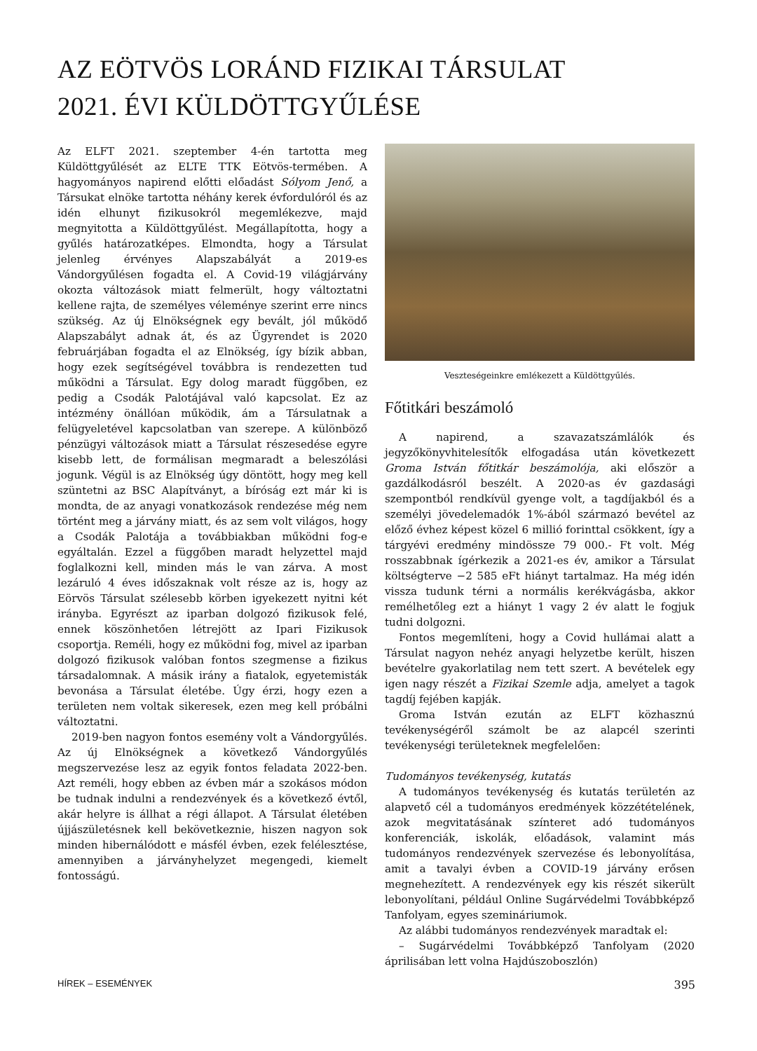AZ EÖTVÖS LORÁND FIZIKAI TÁRSULAT
2021. ÉVI KÜLDÖTTGYŰLÉSE
Az ELFT 2021. szeptember 4-én tartotta meg Küldöttgyűlését az ELTE TTK Eötvös-termében. A hagyományos napirend előtti előadást Sólyom Jenő, a Társukat elnöke tartotta néhány kerek évfordulóról és az idén elhunyt fizikusokról megemlékezve, majd megnyitotta a Küldöttgyűlést. Megállapította, hogy a gyűlés határozatképes. Elmondta, hogy a Társulat jelenleg érvényes Alapszabályát a 2019-es Vándorgyűlésen fogadta el. A Covid-19 világjárvány okozta változások miatt felmerült, hogy változtatni kellene rajta, de személyes véleménye szerint erre nincs szükség. Az új Elnökségnek egy bevált, jól működő Alapszabályt adnak át, és az Ügyrendet is 2020 februárjában fogadta el az Elnökség, így bízik abban, hogy ezek segítségével továbbra is rendezetten tud működni a Társulat. Egy dolog maradt függőben, ez pedig a Csodák Palotájával való kapcsolat. Ez az intézmény önállóan működik, ám a Társulatnak a felügyeletével kapcsolatban van szerepe. A különböző pénzügyi változások miatt a Társulat részesedése egyre kisebb lett, de formálisan megmaradt a beleszólási jogunk. Végül is az Elnökség úgy döntött, hogy meg kell szüntetni az BSC Alapítványt, a bíróság ezt már ki is mondta, de az anyagi vonatkozások rendezése még nem történt meg a járvány miatt, és az sem volt világos, hogy a Csodák Palotája a továbbiakban működni fog-e egyáltalán. Ezzel a függőben maradt helyzettel majd foglalkozni kell, minden más le van zárva. A most lezáruló 4 éves időszaknak volt része az is, hogy az Eörvös Társulat szélesebb körben igyekezett nyitni két irányba. Egyrészt az iparban dolgozó fizikusok felé, ennek köszönhetően létrejött az Ipari Fizikusok csoportja. Reméli, hogy ez működni fog, mivel az iparban dolgozó fizikusok valóban fontos szegmense a fizikus társadalomnak. A másik irány a fiatalok, egyetemisták bevonása a Társulat életébe. Úgy érzi, hogy ezen a területen nem voltak sikeresek, ezen meg kell próbálni változtatni.
2019-ben nagyon fontos esemény volt a Vándorgyűlés. Az új Elnökségnek a következő Vándorgyűlés megszervezése lesz az egyik fontos feladata 2022-ben. Azt reméli, hogy ebben az évben már a szokásos módon be tudnak indulni a rendezvények és a következő évtől, akár helyre is állhat a régi állapot. A Társulat életében újjászületésnek kell bekövetkeznie, hiszen nagyon sok minden hibernálódott e másfél évben, ezek felélesztése, amennyiben a járványhelyzet megengedi, kiemelt fontosságú.
Veszteségeinkre emlékezett a Küldöttgyűlés.
Főtitkári beszámoló
A napirend, a szavazatszámlálók és jegyzőkönyvhitelesítők elfogadása után következett Groma István főtitkár beszámolója, aki először a gazdálkodásról beszélt. A 2020-as év gazdasági szempontból rendkívül gyenge volt, a tagdíjakból és a személyi jövedelemadók 1%-ából származó bevétel az előző évhez képest közel 6 millió forinttal csökkent, így a tárgyévi eredmény mindössze 79 000.- Ft volt. Még rosszabbnak ígérkezik a 2021-es év, amikor a Társulat költségterve −2 585 eFt hiányt tartalmaz. Ha még idén vissza tudunk térni a normális kerékvágásba, akkor remélhetőleg ezt a hiányt 1 vagy 2 év alatt le fogjuk tudni dolgozni.
Fontos megemlíteni, hogy a Covid hullámai alatt a Társulat nagyon nehéz anyagi helyzetbe került, hiszen bevételre gyakorlatilag nem tett szert. A bevételek egy igen nagy részét a Fizikai Szemle adja, amelyet a tagok tagdíj fejében kapják.
Groma István ezután az ELFT közhasznú tevékenységéről számolt be az alapcél szerinti tevékenységi területeknek megfelelően:
Tudományos tevékenység, kutatás
A tudományos tevékenység és kutatás területén az alapvető cél a tudományos eredmények közzétételének, azok megvitatásának színteret adó tudományos konferenciák, iskolák, előadások, valamint más tudományos rendezvények szervezése és lebonyolítása, amit a tavalyi évben a COVID-19 járvány erősen megnehezített. A rendezvények egy kis részét sikerült lebonyolítani, például Online Sugárvédelmi Továbbképző Tanfolyam, egyes szemináriumok.
Az alábbi tudományos rendezvények maradtak el:
– Sugárvédelmi Továbbképző Tanfolyam (2020 áprilisában lett volna Hajdúszoboszlón)
HÍREK – ESEMÉNYEK 395